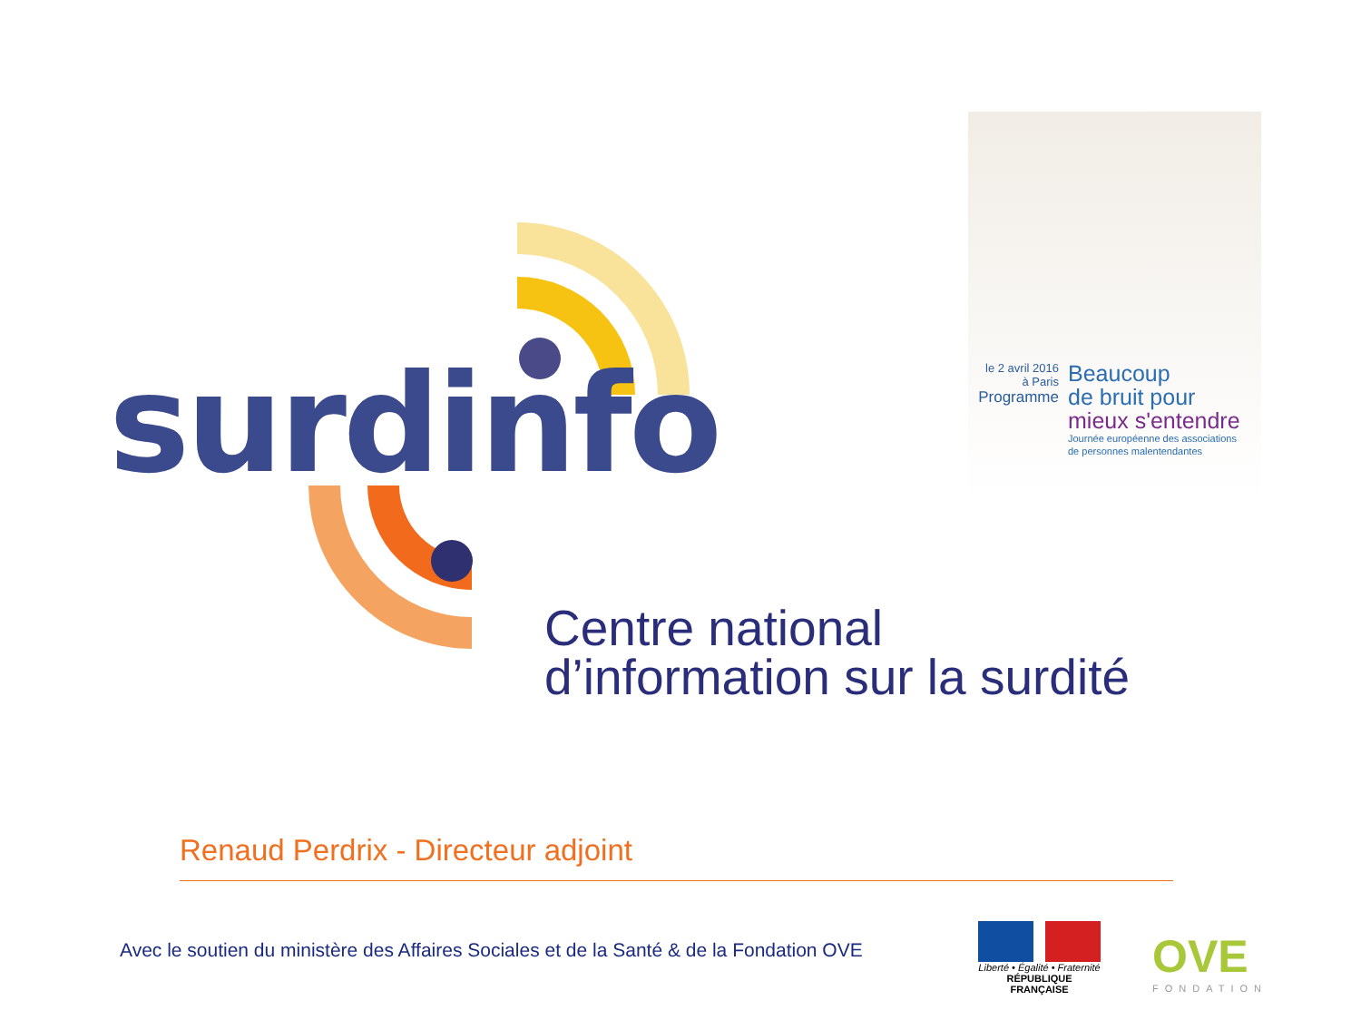surdinfo
le 2 avril 2016
à Paris
Programme
Beaucoup
de bruit pour
mieux s'entendre
Journée européenne des associations
de personnes malentendantes
Centre national
d’information sur la surdité
Renaud Perdrix - Directeur adjoint
Avec le soutien du ministère des Affaires Sociales et de la Santé & de la Fondation OVE
Liberté • Égalité • Fraternité
RÉPUBLIQUE FRANÇAISE
OVE
FONDATION